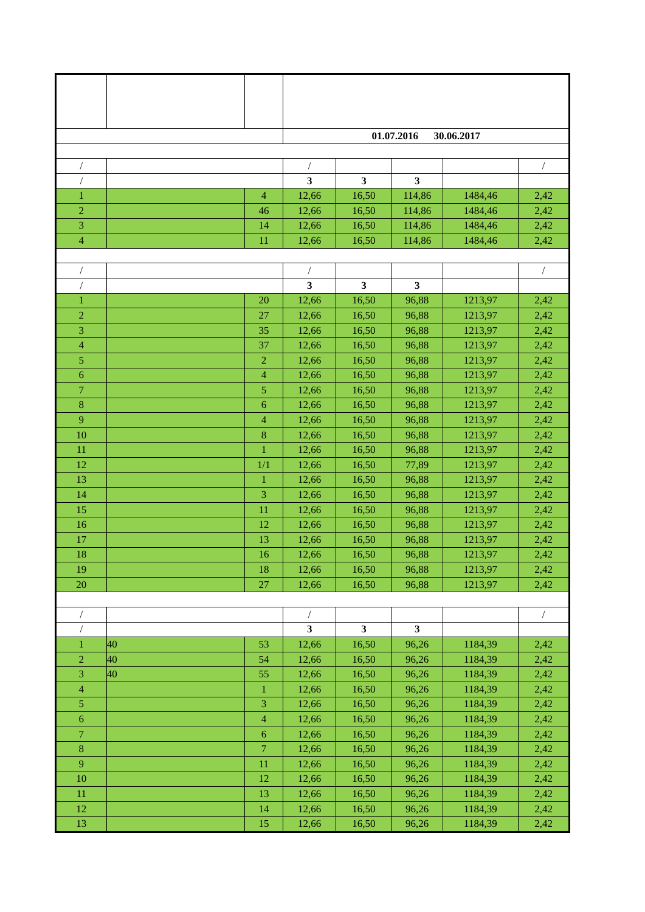| | | | 01.07.2016 30.06.2017 | | | | |
| / | | | / | | | | / |
| / | | | 3 | 3 | 3 | | |
| 1 | | 4 | 12,66 | 16,50 | 114,86 | 1484,46 | 2,42 |
| 2 | | 46 | 12,66 | 16,50 | 114,86 | 1484,46 | 2,42 |
| 3 | | 14 | 12,66 | 16,50 | 114,86 | 1484,46 | 2,42 |
| 4 | | 11 | 12,66 | 16,50 | 114,86 | 1484,46 | 2,42 |
| / | | | / | | | | / |
| / | | | 3 | 3 | 3 | | |
| 1 | | 20 | 12,66 | 16,50 | 96,88 | 1213,97 | 2,42 |
| 2 | | 27 | 12,66 | 16,50 | 96,88 | 1213,97 | 2,42 |
| 3 | | 35 | 12,66 | 16,50 | 96,88 | 1213,97 | 2,42 |
| 4 | | 37 | 12,66 | 16,50 | 96,88 | 1213,97 | 2,42 |
| 5 | | 2 | 12,66 | 16,50 | 96,88 | 1213,97 | 2,42 |
| 6 | | 4 | 12,66 | 16,50 | 96,88 | 1213,97 | 2,42 |
| 7 | | 5 | 12,66 | 16,50 | 96,88 | 1213,97 | 2,42 |
| 8 | | 6 | 12,66 | 16,50 | 96,88 | 1213,97 | 2,42 |
| 9 | | 4 | 12,66 | 16,50 | 96,88 | 1213,97 | 2,42 |
| 10 | | 8 | 12,66 | 16,50 | 96,88 | 1213,97 | 2,42 |
| 11 | | 1 | 12,66 | 16,50 | 96,88 | 1213,97 | 2,42 |
| 12 | | 1/1 | 12,66 | 16,50 | 77,89 | 1213,97 | 2,42 |
| 13 | | 1 | 12,66 | 16,50 | 96,88 | 1213,97 | 2,42 |
| 14 | | 3 | 12,66 | 16,50 | 96,88 | 1213,97 | 2,42 |
| 15 | | 11 | 12,66 | 16,50 | 96,88 | 1213,97 | 2,42 |
| 16 | | 12 | 12,66 | 16,50 | 96,88 | 1213,97 | 2,42 |
| 17 | | 13 | 12,66 | 16,50 | 96,88 | 1213,97 | 2,42 |
| 18 | | 16 | 12,66 | 16,50 | 96,88 | 1213,97 | 2,42 |
| 19 | | 18 | 12,66 | 16,50 | 96,88 | 1213,97 | 2,42 |
| 20 | | 27 | 12,66 | 16,50 | 96,88 | 1213,97 | 2,42 |
| / | | | / | | | | / |
| / | | | 3 | 3 | 3 | | |
| 1 | 40 | 53 | 12,66 | 16,50 | 96,26 | 1184,39 | 2,42 |
| 2 | 40 | 54 | 12,66 | 16,50 | 96,26 | 1184,39 | 2,42 |
| 3 | 40 | 55 | 12,66 | 16,50 | 96,26 | 1184,39 | 2,42 |
| 4 | | 1 | 12,66 | 16,50 | 96,26 | 1184,39 | 2,42 |
| 5 | | 3 | 12,66 | 16,50 | 96,26 | 1184,39 | 2,42 |
| 6 | | 4 | 12,66 | 16,50 | 96,26 | 1184,39 | 2,42 |
| 7 | | 6 | 12,66 | 16,50 | 96,26 | 1184,39 | 2,42 |
| 8 | | 7 | 12,66 | 16,50 | 96,26 | 1184,39 | 2,42 |
| 9 | | 11 | 12,66 | 16,50 | 96,26 | 1184,39 | 2,42 |
| 10 | | 12 | 12,66 | 16,50 | 96,26 | 1184,39 | 2,42 |
| 11 | | 13 | 12,66 | 16,50 | 96,26 | 1184,39 | 2,42 |
| 12 | | 14 | 12,66 | 16,50 | 96,26 | 1184,39 | 2,42 |
| 13 | | 15 | 12,66 | 16,50 | 96,26 | 1184,39 | 2,42 |